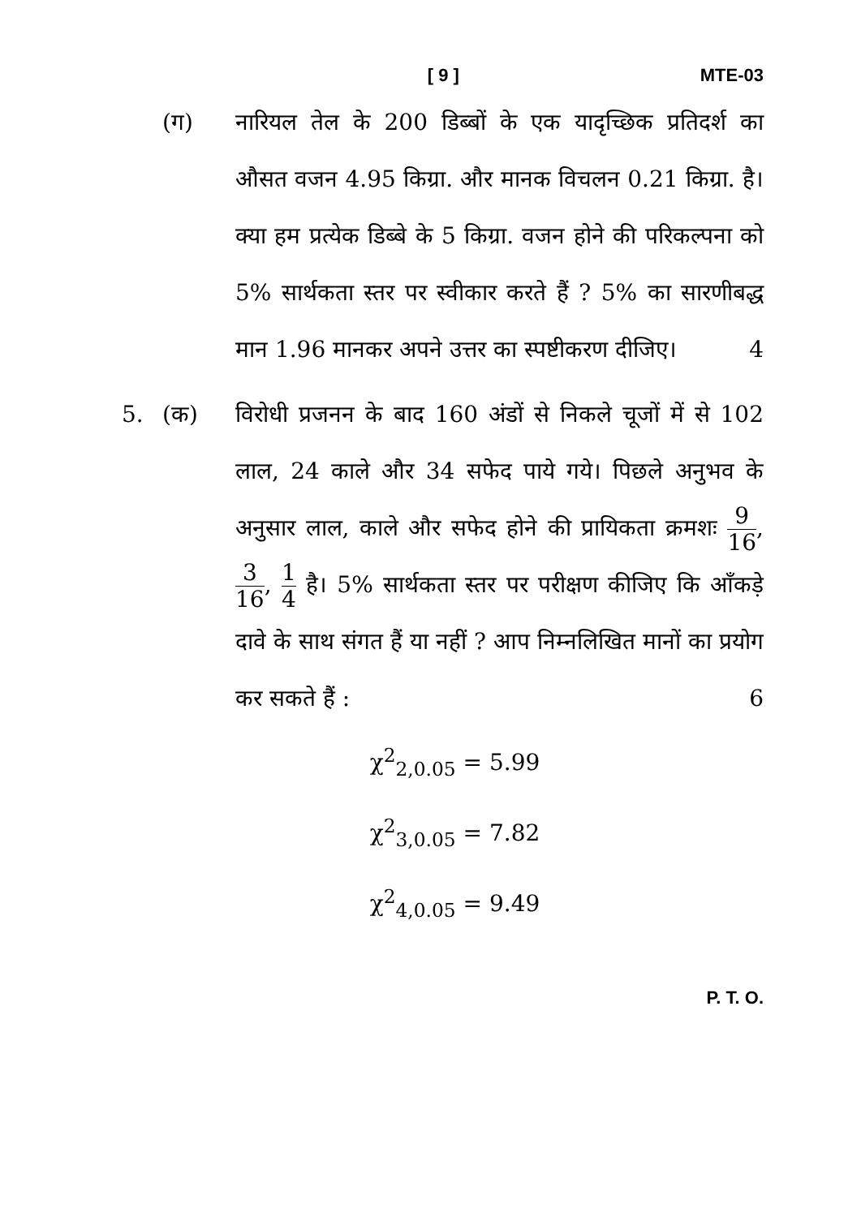[ 9 ] MTE-03
(ग) नारियल तेल के 200 डिब्बों के एक यादृच्छिक प्रतिदर्श का औसत वजन 4.95 किग्रा. और मानक विचलन 0.21 किग्रा. है। क्या हम प्रत्येक डिब्बे के 5 किग्रा. वजन होने की परिकल्पना को 5% सार्थकता स्तर पर स्वीकार करते हैं ? 5% का सारणीबद्ध मान 1.96 मानकर अपने उत्तर का स्पष्टीकरण दीजिए। 4
5. (क) विरोधी प्रजनन के बाद 160 अंडों से निकले चूजों में से 102 लाल, 24 काले और 34 सफेद पाये गये। पिछले अनुभव के अनुसार लाल, काले और सफेद होने की प्रायिकता क्रमशः 9 16, 3 16, 1 4 है। 5% सार्थकता स्तर पर परीक्षण कीजिए कि आँकड़े दावे के साथ संगत हैं या नहीं ? आप निम्नलिखित मानों का प्रयोग कर सकते हैं : 6
χ<sup>2</sup><sub>2,0.05</sub> = 5.99
χ<sup>2</sup><sub>3,0.05</sub> = 7.82
χ<sup>2</sup><sub>4,0.05</sub> = 9.49
P. T. O.